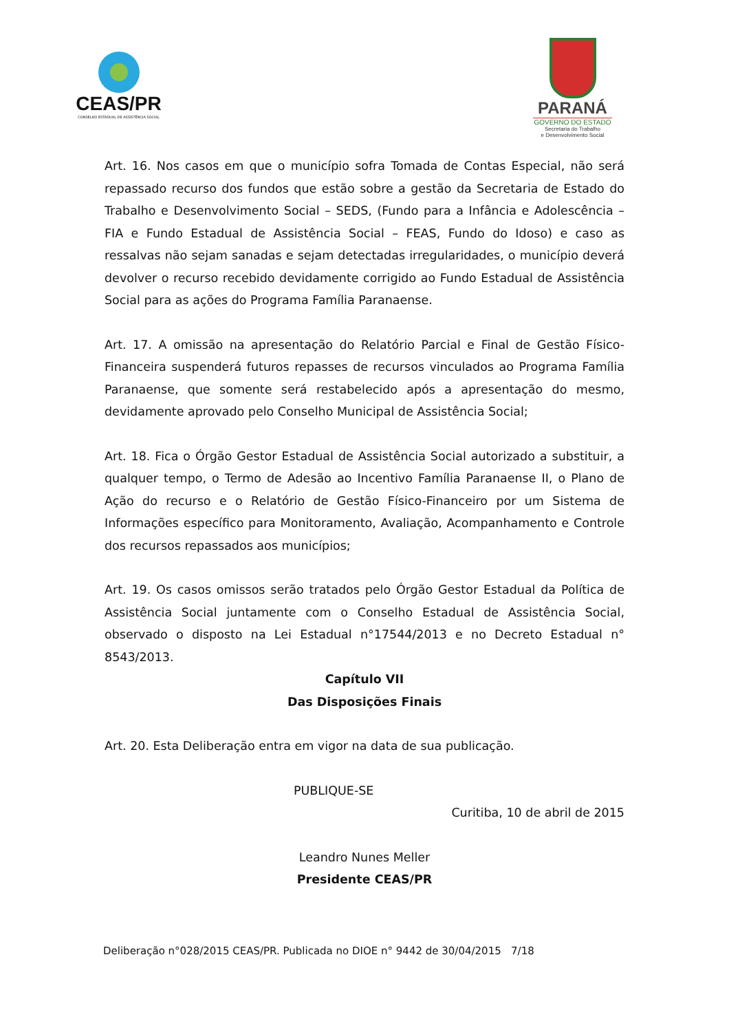CEAS/PR
CONSELHO ESTADUAL DE ASSISTÊNCIA SOCIAL
PARANÁ
GOVERNO DO ESTADO
Secretaria do Trabalho
e Desenvolvimento Social
Art. 16. Nos casos em que o município sofra Tomada de Contas Especial, não será repassado recurso dos fundos que estão sobre a gestão da Secretaria de Estado do Trabalho e Desenvolvimento Social – SEDS, (Fundo para a Infância e Adolescência – FIA e Fundo Estadual de Assistência Social – FEAS, Fundo do Idoso) e caso as ressalvas não sejam sanadas e sejam detectadas irregularidades, o município deverá devolver o recurso recebido devidamente corrigido ao Fundo Estadual de Assistência Social para as ações do Programa Família Paranaense.
Art. 17. A omissão na apresentação do Relatório Parcial e Final de Gestão Físico-Financeira suspenderá futuros repasses de recursos vinculados ao Programa Família Paranaense, que somente será restabelecido após a apresentação do mesmo, devidamente aprovado pelo Conselho Municipal de Assistência Social;
Art. 18. Fica o Órgão Gestor Estadual de Assistência Social autorizado a substituir, a qualquer tempo, o Termo de Adesão ao Incentivo Família Paranaense II, o Plano de Ação do recurso e o Relatório de Gestão Físico-Financeiro por um Sistema de Informações específico para Monitoramento, Avaliação, Acompanhamento e Controle dos recursos repassados aos municípios;
Art. 19. Os casos omissos serão tratados pelo Órgão Gestor Estadual da Política de Assistência Social juntamente com o Conselho Estadual de Assistência Social, observado o disposto na Lei Estadual n°17544/2013 e no Decreto Estadual n° 8543/2013.
Capítulo VII
Das Disposições Finais
Art. 20. Esta Deliberação entra em vigor na data de sua publicação.
PUBLIQUE-SE
Curitiba, 10 de abril de 2015
Leandro Nunes Meller
Presidente CEAS/PR
Deliberação n°028/2015 CEAS/PR. Publicada no DIOE n° 9442 de 30/04/2015 7/18